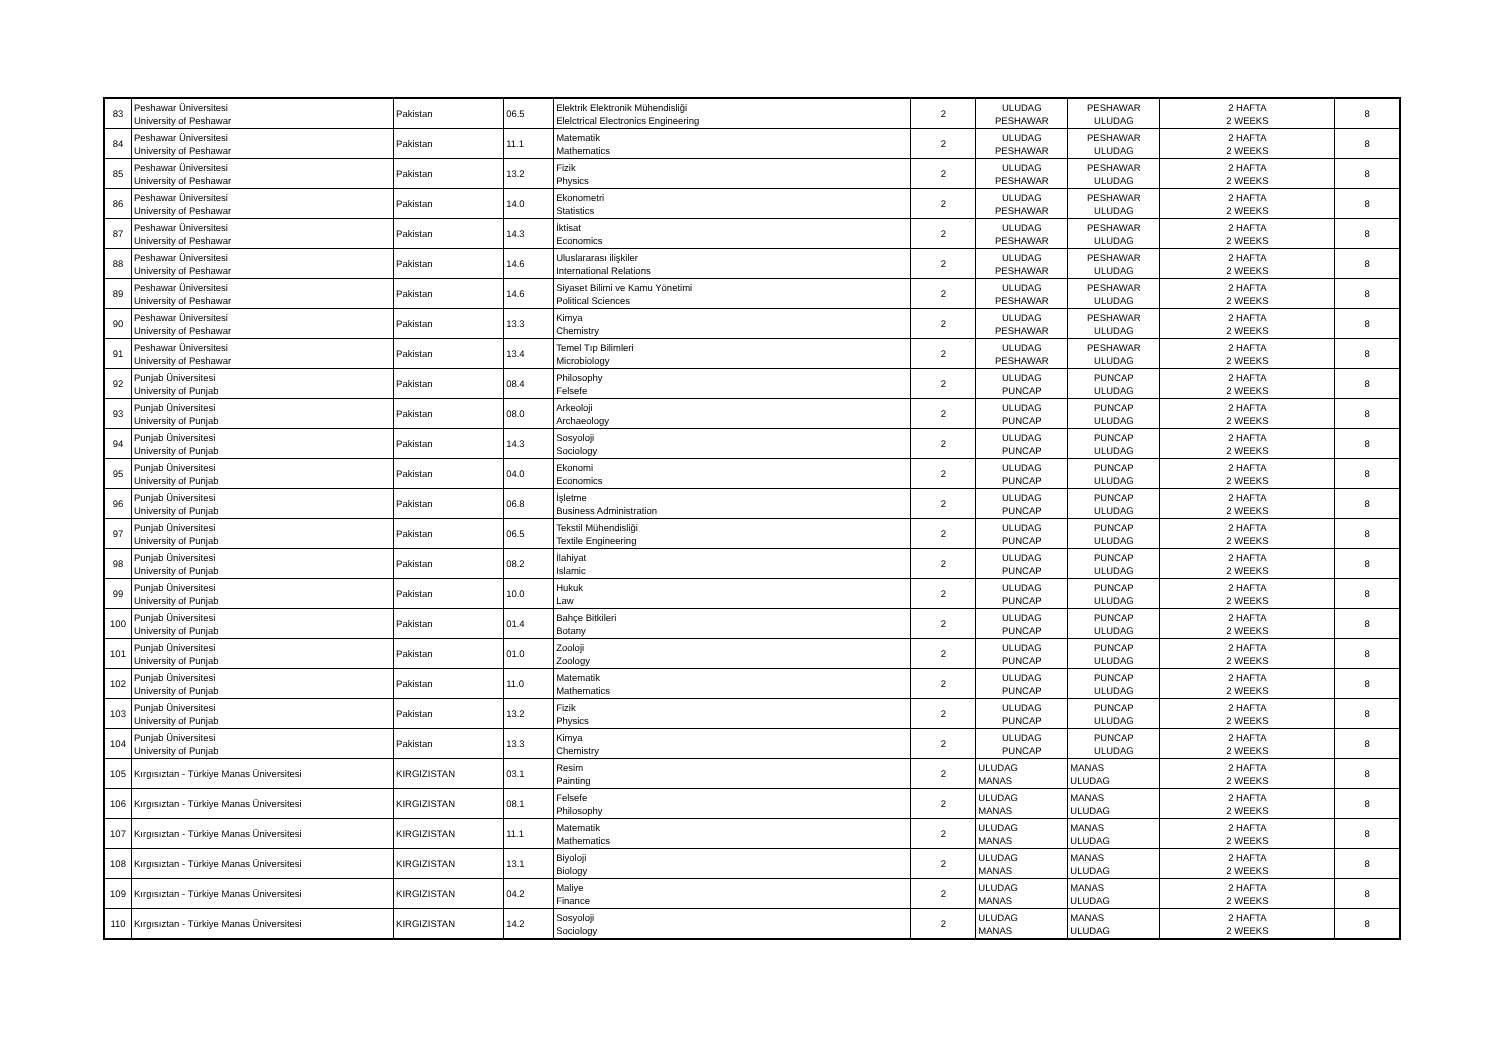| 83 | Peshawar Üniversitesi University of Peshawar | Pakistan | 06.5 | Elektrik Elektronik Mühendisliği Elelctrical Electronics Engineering | 2 | ULUDAG PESHAWAR | PESHAWAR ULUDAG | 2 HAFTA 2 WEEKS | 8 |
| 84 | Peshawar Üniversitesi University of Peshawar | Pakistan | 11.1 | Matematik Mathematics | 2 | ULUDAG PESHAWAR | PESHAWAR ULUDAG | 2 HAFTA 2 WEEKS | 8 |
| 85 | Peshawar Üniversitesi University of Peshawar | Pakistan | 13.2 | Fizik Physics | 2 | ULUDAG PESHAWAR | PESHAWAR ULUDAG | 2 HAFTA 2 WEEKS | 8 |
| 86 | Peshawar Üniversitesi University of Peshawar | Pakistan | 14.0 | Ekonometri Statistics | 2 | ULUDAG PESHAWAR | PESHAWAR ULUDAG | 2 HAFTA 2 WEEKS | 8 |
| 87 | Peshawar Üniversitesi University of Peshawar | Pakistan | 14.3 | İktisat Economics | 2 | ULUDAG PESHAWAR | PESHAWAR ULUDAG | 2 HAFTA 2 WEEKS | 8 |
| 88 | Peshawar Üniversitesi University of Peshawar | Pakistan | 14.6 | Uluslararası ilişkiler International Relations | 2 | ULUDAG PESHAWAR | PESHAWAR ULUDAG | 2 HAFTA 2 WEEKS | 8 |
| 89 | Peshawar Üniversitesi University of Peshawar | Pakistan | 14.6 | Siyaset Bilimi ve Kamu Yönetimi Political Sciences | 2 | ULUDAG PESHAWAR | PESHAWAR ULUDAG | 2 HAFTA 2 WEEKS | 8 |
| 90 | Peshawar Üniversitesi University of Peshawar | Pakistan | 13.3 | Kimya Chemistry | 2 | ULUDAG PESHAWAR | PESHAWAR ULUDAG | 2 HAFTA 2 WEEKS | 8 |
| 91 | Peshawar Üniversitesi University of Peshawar | Pakistan | 13.4 | Temel Tıp Bilimleri Microbiology | 2 | ULUDAG PESHAWAR | PESHAWAR ULUDAG | 2 HAFTA 2 WEEKS | 8 |
| 92 | Punjab Üniversitesi University of Punjab | Pakistan | 08.4 | Philosophy Felsefe | 2 | ULUDAG PUNCAP | PUNCAP ULUDAG | 2 HAFTA 2 WEEKS | 8 |
| 93 | Punjab Üniversitesi University of Punjab | Pakistan | 08.0 | Arkeoloji Archaeology | 2 | ULUDAG PUNCAP | PUNCAP ULUDAG | 2 HAFTA 2 WEEKS | 8 |
| 94 | Punjab Üniversitesi University of Punjab | Pakistan | 14.3 | Sosyoloji Sociology | 2 | ULUDAG PUNCAP | PUNCAP ULUDAG | 2 HAFTA 2 WEEKS | 8 |
| 95 | Punjab Üniversitesi University of Punjab | Pakistan | 04.0 | Ekonomi Economics | 2 | ULUDAG PUNCAP | PUNCAP ULUDAG | 2 HAFTA 2 WEEKS | 8 |
| 96 | Punjab Üniversitesi University of Punjab | Pakistan | 06.8 | İşletme Business Administration | 2 | ULUDAG PUNCAP | PUNCAP ULUDAG | 2 HAFTA 2 WEEKS | 8 |
| 97 | Punjab Üniversitesi University of Punjab | Pakistan | 06.5 | Tekstil Mühendisliği Textile Engineering | 2 | ULUDAG PUNCAP | PUNCAP ULUDAG | 2 HAFTA 2 WEEKS | 8 |
| 98 | Punjab Üniversitesi University of Punjab | Pakistan | 08.2 | İlahiyat Islamic | 2 | ULUDAG PUNCAP | PUNCAP ULUDAG | 2 HAFTA 2 WEEKS | 8 |
| 99 | Punjab Üniversitesi University of Punjab | Pakistan | 10.0 | Hukuk Law | 2 | ULUDAG PUNCAP | PUNCAP ULUDAG | 2 HAFTA 2 WEEKS | 8 |
| 100 | Punjab Üniversitesi University of Punjab | Pakistan | 01.4 | Bahçe Bitkileri Botany | 2 | ULUDAG PUNCAP | PUNCAP ULUDAG | 2 HAFTA 2 WEEKS | 8 |
| 101 | Punjab Üniversitesi University of Punjab | Pakistan | 01.0 | Zooloji Zoology | 2 | ULUDAG PUNCAP | PUNCAP ULUDAG | 2 HAFTA 2 WEEKS | 8 |
| 102 | Punjab Üniversitesi University of Punjab | Pakistan | 11.0 | Matematik Mathematics | 2 | ULUDAG PUNCAP | PUNCAP ULUDAG | 2 HAFTA 2 WEEKS | 8 |
| 103 | Punjab Üniversitesi University of Punjab | Pakistan | 13.2 | Fizik Physics | 2 | ULUDAG PUNCAP | PUNCAP ULUDAG | 2 HAFTA 2 WEEKS | 8 |
| 104 | Punjab Üniversitesi University of Punjab | Pakistan | 13.3 | Kimya Chemistry | 2 | ULUDAG PUNCAP | PUNCAP ULUDAG | 2 HAFTA 2 WEEKS | 8 |
| 105 | Kırgısıztan - Türkiye Manas Üniversitesi | KIRGIZISTAN | 03.1 | Resim Painting | 2 | ULUDAG MANAS | MANAS ULUDAG | 2 HAFTA 2 WEEKS | 8 |
| 106 | Kırgısıztan - Türkiye Manas Üniversitesi | KIRGIZISTAN | 08.1 | Felsefe Philosophy | 2 | ULUDAG MANAS | MANAS ULUDAG | 2 HAFTA 2 WEEKS | 8 |
| 107 | Kırgısıztan - Türkiye Manas Üniversitesi | KIRGIZISTAN | 11.1 | Matematik Mathematics | 2 | ULUDAG MANAS | MANAS ULUDAG | 2 HAFTA 2 WEEKS | 8 |
| 108 | Kırgısıztan - Türkiye Manas Üniversitesi | KIRGIZISTAN | 13.1 | Biyoloji Biology | 2 | ULUDAG MANAS | MANAS ULUDAG | 2 HAFTA 2 WEEKS | 8 |
| 109 | Kırgısıztan - Türkiye Manas Üniversitesi | KIRGIZISTAN | 04.2 | Maliye Finance | 2 | ULUDAG MANAS | MANAS ULUDAG | 2 HAFTA 2 WEEKS | 8 |
| 110 | Kırgısıztan - Türkiye Manas Üniversitesi | KIRGIZISTAN | 14.2 | Sosyoloji Sociology | 2 | ULUDAG MANAS | MANAS ULUDAG | 2 HAFTA 2 WEEKS | 8 |